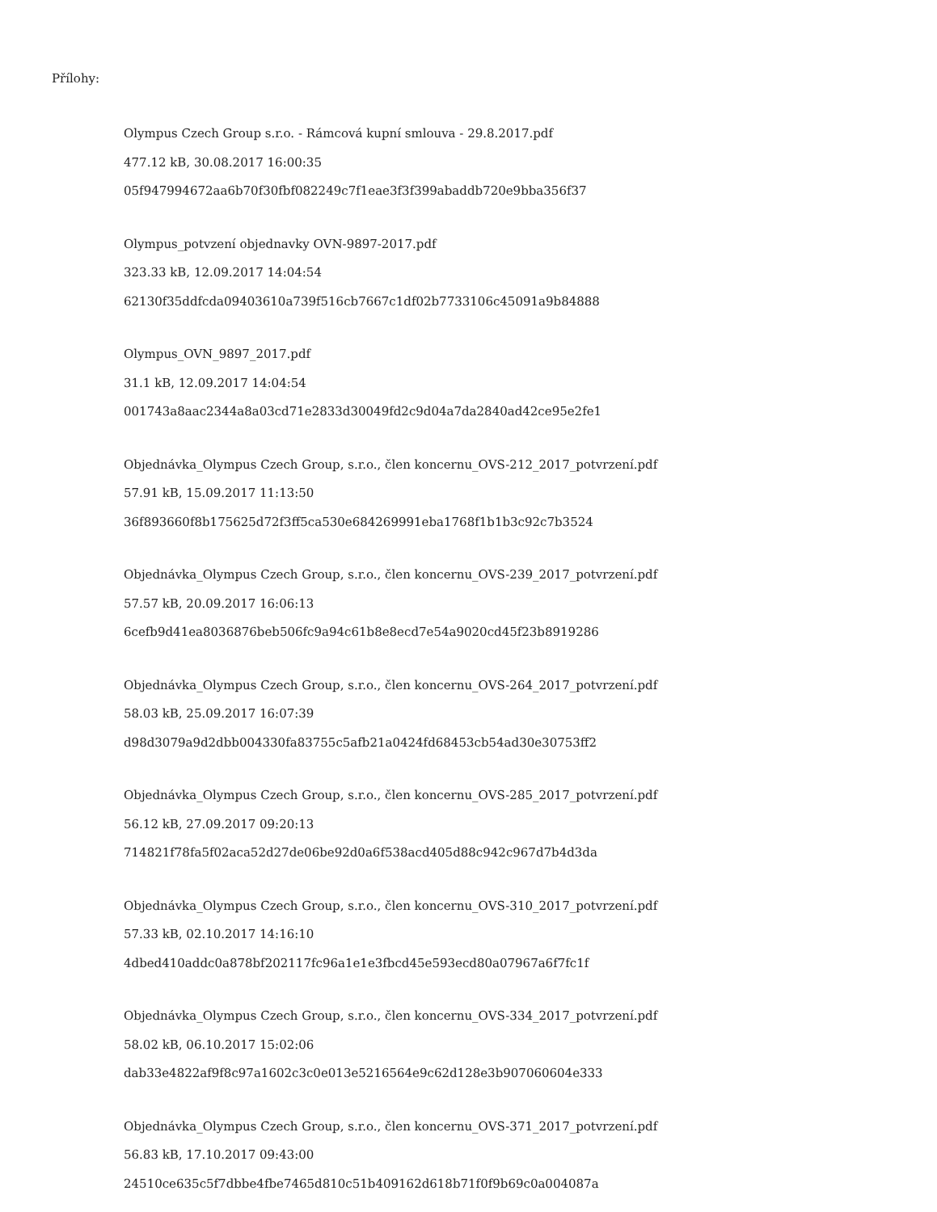Přílohy:
Olympus Czech Group s.r.o. - Rámcová kupní smlouva - 29.8.2017.pdf
477.12 kB, 30.08.2017 16:00:35
05f947994672aa6b70f30fbf082249c7f1eae3f3f399abaddb720e9bba356f37
Olympus_potvzení objednavky OVN-9897-2017.pdf
323.33 kB, 12.09.2017 14:04:54
62130f35ddfcda09403610a739f516cb7667c1df02b7733106c45091a9b84888
Olympus_OVN_9897_2017.pdf
31.1 kB, 12.09.2017 14:04:54
001743a8aac2344a8a03cd71e2833d30049fd2c9d04a7da2840ad42ce95e2fe1
Objednávka_Olympus Czech Group, s.r.o., člen koncernu_OVS-212_2017_potvrzení.pdf
57.91 kB, 15.09.2017 11:13:50
36f893660f8b175625d72f3ff5ca530e684269991eba1768f1b1b3c92c7b3524
Objednávka_Olympus Czech Group, s.r.o., člen koncernu_OVS-239_2017_potvrzení.pdf
57.57 kB, 20.09.2017 16:06:13
6cefb9d41ea8036876beb506fc9a94c61b8e8ecd7e54a9020cd45f23b8919286
Objednávka_Olympus Czech Group, s.r.o., člen koncernu_OVS-264_2017_potvrzení.pdf
58.03 kB, 25.09.2017 16:07:39
d98d3079a9d2dbb004330fa83755c5afb21a0424fd68453cb54ad30e30753ff2
Objednávka_Olympus Czech Group, s.r.o., člen koncernu_OVS-285_2017_potvrzení.pdf
56.12 kB, 27.09.2017 09:20:13
714821f78fa5f02aca52d27de06be92d0a6f538acd405d88c942c967d7b4d3da
Objednávka_Olympus Czech Group, s.r.o., člen koncernu_OVS-310_2017_potvrzení.pdf
57.33 kB, 02.10.2017 14:16:10
4dbed410addc0a878bf202117fc96a1e1e3fbcd45e593ecd80a07967a6f7fc1f
Objednávka_Olympus Czech Group, s.r.o., člen koncernu_OVS-334_2017_potvrzení.pdf
58.02 kB, 06.10.2017 15:02:06
dab33e4822af9f8c97a1602c3c0e013e5216564e9c62d128e3b907060604e333
Objednávka_Olympus Czech Group, s.r.o., člen koncernu_OVS-371_2017_potvrzení.pdf
56.83 kB, 17.10.2017 09:43:00
24510ce635c5f7dbbe4fbe7465d810c51b409162d618b71f0f9b69c0a004087a